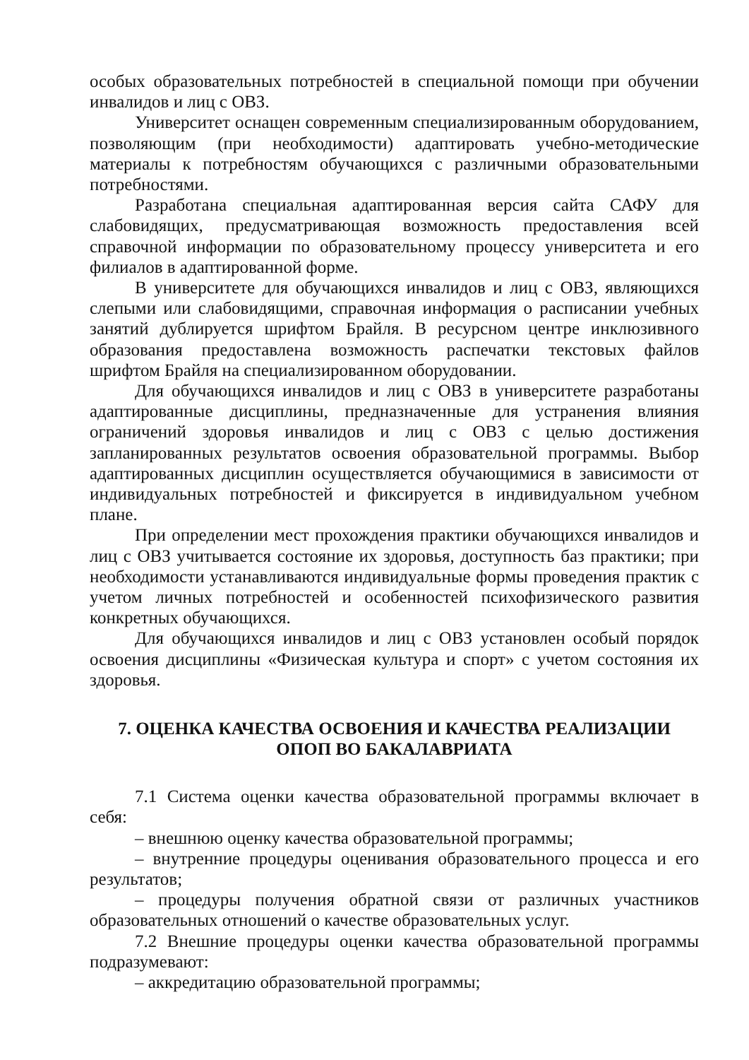особых образовательных потребностей в специальной помощи при обучении инвалидов и лиц с ОВЗ.
Университет оснащен современным специализированным оборудованием, позволяющим (при необходимости) адаптировать учебно-методические материалы к потребностям обучающихся с различными образовательными потребностями.
Разработана специальная адаптированная версия сайта САФУ для слабовидящих, предусматривающая возможность предоставления всей справочной информации по образовательному процессу университета и его филиалов в адаптированной форме.
В университете для обучающихся инвалидов и лиц с ОВЗ, являющихся слепыми или слабовидящими, справочная информация о расписании учебных занятий дублируется шрифтом Брайля. В ресурсном центре инклюзивного образования предоставлена возможность распечатки текстовых файлов шрифтом Брайля на специализированном оборудовании.
Для обучающихся инвалидов и лиц с ОВЗ в университете разработаны адаптированные дисциплины, предназначенные для устранения влияния ограничений здоровья инвалидов и лиц с ОВЗ с целью достижения запланированных результатов освоения образовательной программы. Выбор адаптированных дисциплин осуществляется обучающимися в зависимости от индивидуальных потребностей и фиксируется в индивидуальном учебном плане.
При определении мест прохождения практики обучающихся инвалидов и лиц с ОВЗ учитывается состояние их здоровья, доступность баз практики; при необходимости устанавливаются индивидуальные формы проведения практик с учетом личных потребностей и особенностей психофизического развития конкретных обучающихся.
Для обучающихся инвалидов и лиц с ОВЗ установлен особый порядок освоения дисциплины «Физическая культура и спорт» с учетом состояния их здоровья.
7. ОЦЕНКА КАЧЕСТВА ОСВОЕНИЯ И КАЧЕСТВА РЕАЛИЗАЦИИ
ОПОП ВО БАКАЛАВРИАТА
7.1 Система оценки качества образовательной программы включает в себя:
– внешнюю оценку качества образовательной программы;
– внутренние процедуры оценивания образовательного процесса и его результатов;
– процедуры получения обратной связи от различных участников образовательных отношений о качестве образовательных услуг.
7.2 Внешние процедуры оценки качества образовательной программы подразумевают:
– аккредитацию образовательной программы;